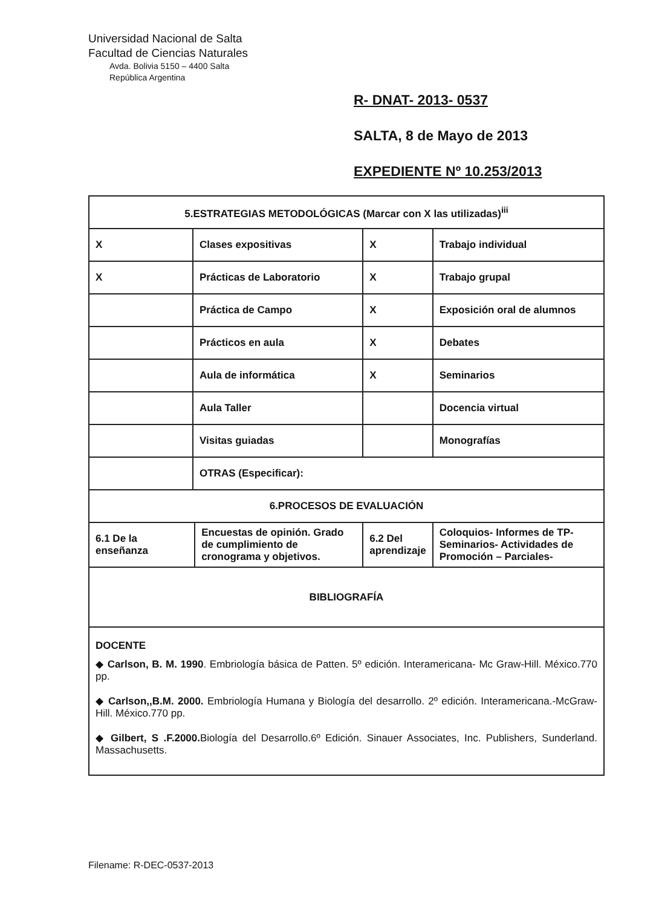Universidad Nacional de Salta
Facultad de Ciencias Naturales
Avda. Bolivia 5150 – 4400 Salta
República Argentina
R- DNAT- 2013- 0537
SALTA, 8 de Mayo de 2013
EXPEDIENTE Nº 10.253/2013
| 5.ESTRATEGIAS METODOLÓGICAS (Marcar con X las utilizadas)<sup>iii</sup> | | | | |
| X | Clases expositivas | | X | Trabajo individual |
| X | Prácticas de Laboratorio | | X | Trabajo grupal |
| | Práctica de Campo | | X | Exposición oral de alumnos |
| | Prácticos en aula | | X | Debates |
| | Aula de informática | | X | Seminarios |
| | Aula Taller | | | Docencia virtual |
| | Visitas guiadas | | | Monografías |
| | OTRAS (Especificar): | | | |
| 6.PROCESOS DE EVALUACIÓN | | | | |
| 6.1 De la enseñanza | | Encuestas de opinión. Grado de cumplimiento de cronograma y objetivos. | 6.2 Del aprendizaje | Coloquios- Informes de TP- Seminarios- Actividades de Promoción – Parciales- |
| BIBLIOGRAFÍA | | | | |
| DOCENTE ◆ Carlson, B. M. 1990 . Embriología básica de Patten. 5º edición. Interamericana- Mc Graw-Hill. México.770 pp. ◆ Carlson,,B.M. 2000. Embriología Humana y Biología del desarrollo. 2º edición. Interamericana.-McGraw-Hill. México.770 pp. ◆ Gilbert, S .F.2000. Biología del Desarrollo.6º Edición. Sinauer Associates, Inc. Publishers, Sunderland. Massachusetts. | | | | |
Filename: R-DEC-0537-2013